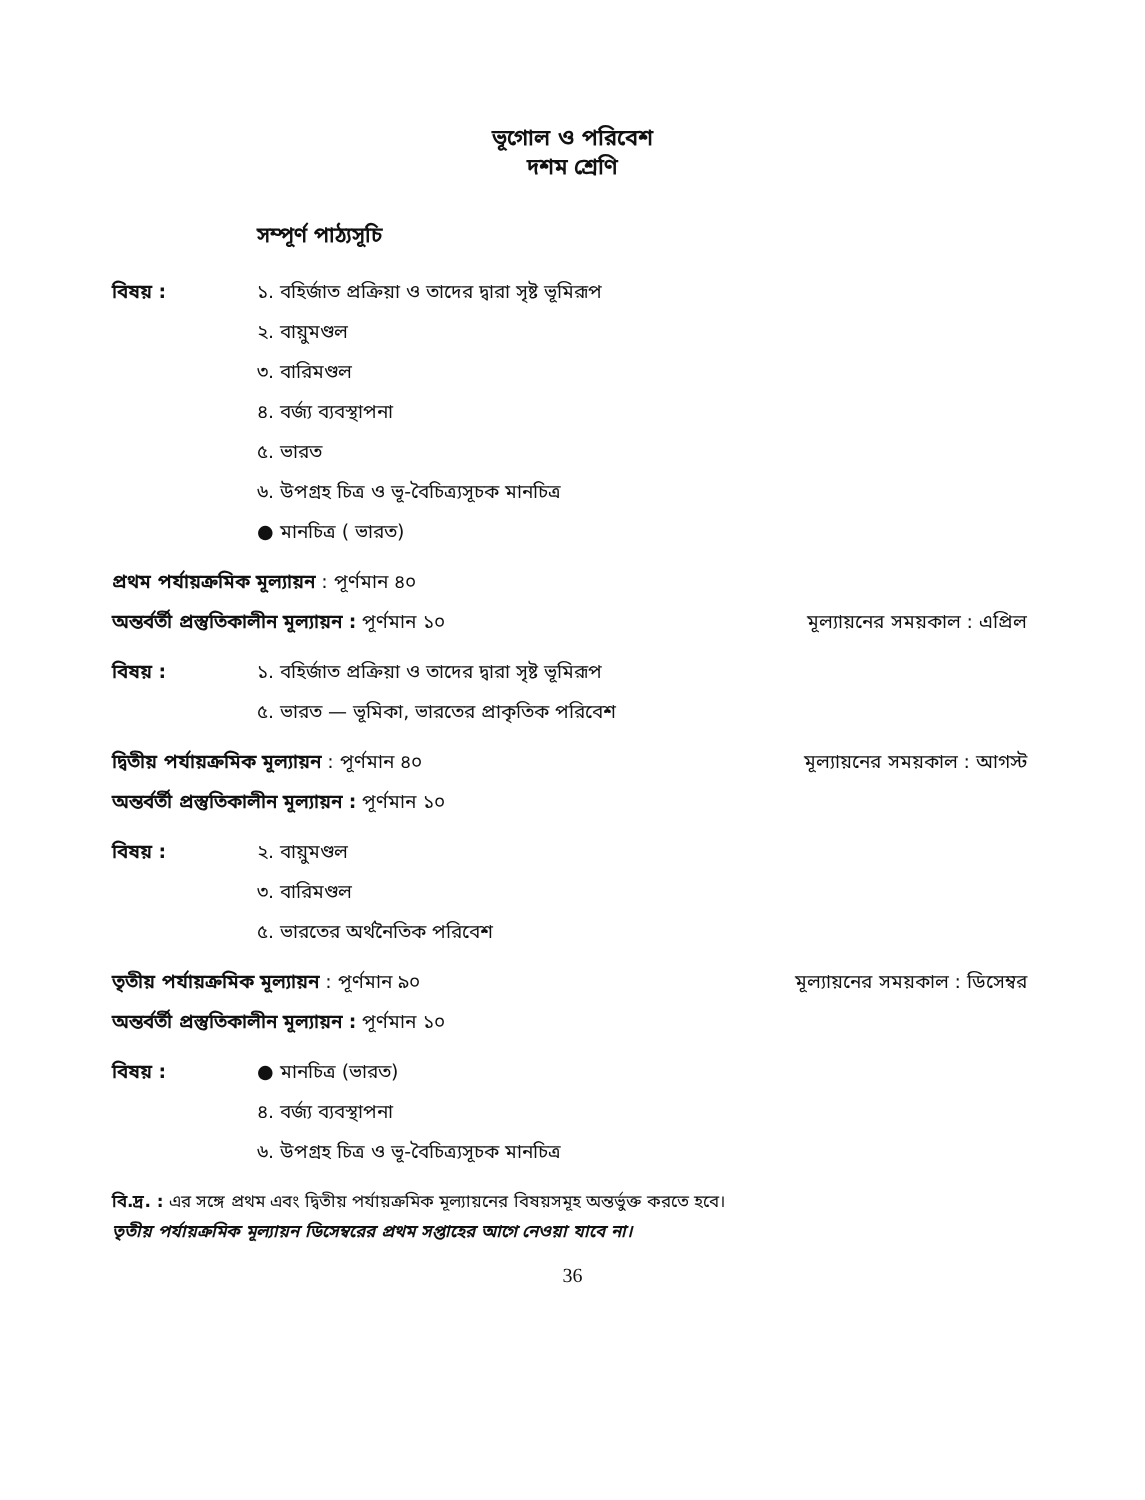ভূগোল ও পরিবেশ
দশম শ্রেণি
সম্পূর্ণ পাঠ্যসূচি
বিষয় : ১. বহির্জাত প্রক্রিয়া ও তাদের দ্বারা সৃষ্ট ভূমিরূপ
২. বায়ুমণ্ডল
৩. বারিমণ্ডল
৪. বর্জ্য ব্যবস্থাপনা
৫. ভারত
৬. উপগ্রহ চিত্র ও ভূ-বৈচিত্র্যসূচক মানচিত্র
● মানচিত্র ( ভারত)
প্রথম পর্যায়ক্রমিক মূল্যায়ন : পূর্ণমান ৪০
অন্তর্বর্তী প্রস্তুতিকালীন মূল্যায়ন : পূর্ণমান ১০ মূল্যায়নের সময়কাল : এপ্রিল
বিষয় : ১. বহির্জাত প্রক্রিয়া ও তাদের দ্বারা সৃষ্ট ভূমিরূপ
৫. ভারত — ভূমিকা, ভারতের প্রাকৃতিক পরিবেশ
দ্বিতীয় পর্যায়ক্রমিক মূল্যায়ন : পূর্ণমান ৪০ মূল্যায়নের সময়কাল : আগস্ট
অন্তর্বর্তী প্রস্তুতিকালীন মূল্যায়ন : পূর্ণমান ১০
বিষয় : ২. বায়ুমণ্ডল
৩. বারিমণ্ডল
৫. ভারতের অর্থনৈতিক পরিবেশ
তৃতীয় পর্যায়ক্রমিক মূল্যায়ন : পূর্ণমান ৯০ মূল্যায়নের সময়কাল : ডিসেম্বর
অন্তর্বর্তী প্রস্তুতিকালীন মূল্যায়ন : পূর্ণমান ১০
বিষয় : ● মানচিত্র (ভারত)
৪. বর্জ্য ব্যবস্থাপনা
৬. উপগ্রহ চিত্র ও ভূ-বৈচিত্র্যসূচক মানচিত্র
বি.দ্র. : এর সঙ্গে প্রথম এবং দ্বিতীয় পর্যায়ক্রমিক মূল্যায়নের বিষয়সমূহ অন্তর্ভুক্ত করতে হবে।
তৃতীয় পর্যায়ক্রমিক মূল্যায়ন ডিসেম্বরের প্রথম সপ্তাহের আগে নেওয়া যাবে না।
36